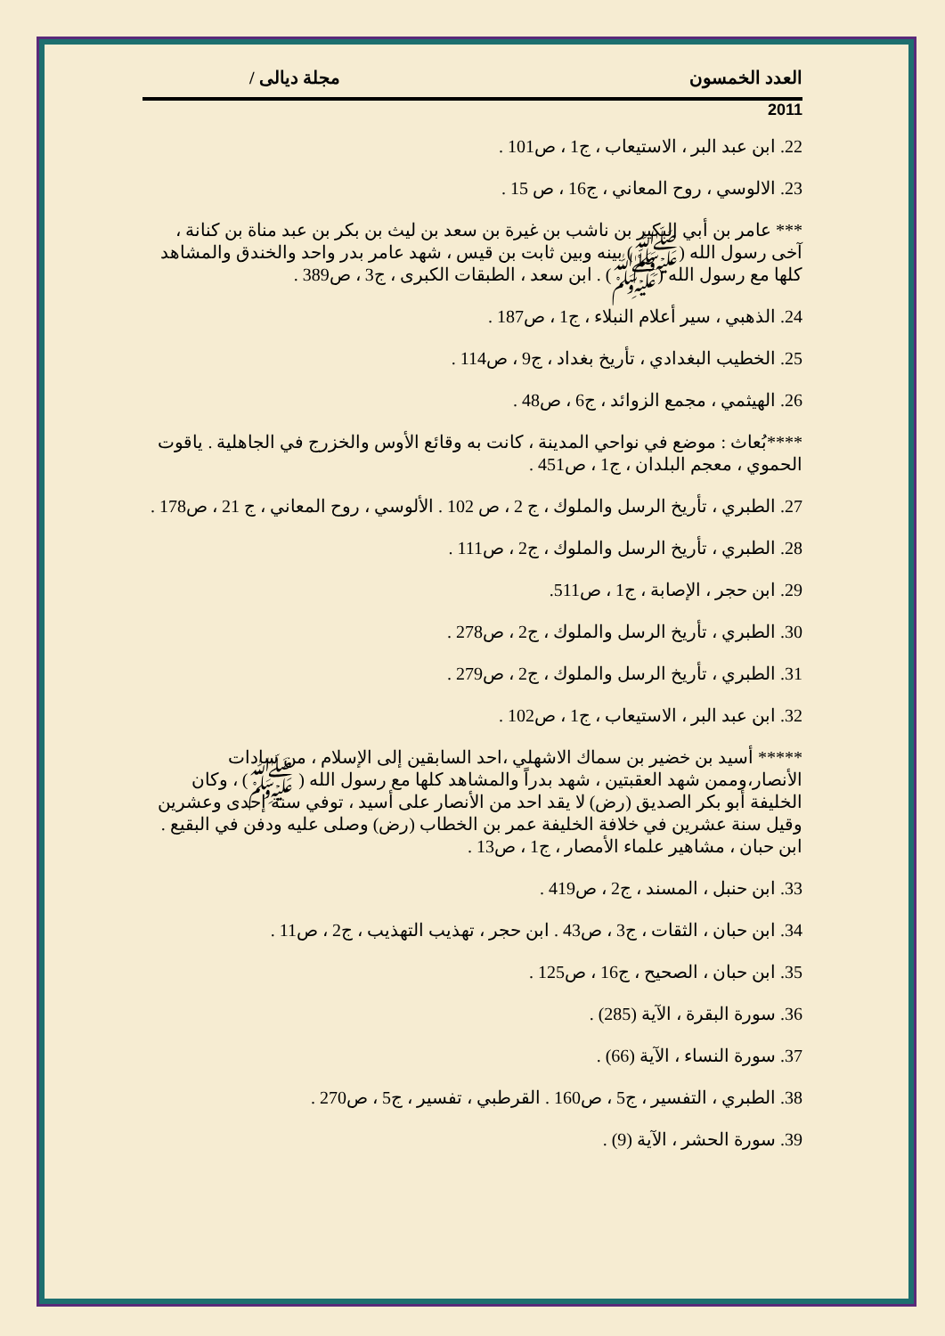العدد الخمسون مجلة ديالى /
2011
22. ابن عبد البر ، الاستيعاب ، ج1 ، ص101 .
23. الالوسي ، روح المعاني ، ج16 ، ص 15 .
*** عامر بن أبي البكير بن ناشب بن غيرة بن سعد بن ليث بن بكر بن عبد مناة بن كنانة ، آخى رسول الله (ﷺ) بينه وبين ثابت بن قيس ، شهد عامر بدر واحد والخندق والمشاهد كلها مع رسول الله (ﷺ) . ابن سعد ، الطبقات الكبرى ، ج3 ، ص389 .
24. الذهبي ، سير أعلام النبلاء ، ج1 ، ص187 .
25. الخطيب البغدادي ، تأريخ بغداد ، ج9 ، ص114 .
26. الهيثمي ، مجمع الزوائد ، ج6 ، ص48 .
****بُعاث : موضع في نواحي المدينة ، كانت به وقائع الأوس والخزرج في الجاهلية . ياقوت الحموي ، معجم البلدان ، ج1 ، ص451 .
27. الطبري ، تأريخ الرسل والملوك ، ج 2 ، ص 102 . الألوسي ، روح المعاني ، ج 21 ، ص178 .
28. الطبري ، تأريخ الرسل والملوك ، ج2 ، ص111 .
29. ابن حجر ، الإصابة ، ج1 ، ص511.
30. الطبري ، تأريخ الرسل والملوك ، ج2 ، ص278 .
31. الطبري ، تأريخ الرسل والملوك ، ج2 ، ص279 .
32. ابن عبد البر ، الاستيعاب ، ج1 ، ص102 .
***** أسيد بن خضير بن سماك الاشهلي ،احد السابقين إلى الإسلام ، من سادات الأنصار،وممن شهد العقبتين ، شهد بدراً والمشاهد كلها مع رسول الله ( ﷺ) ، وكان الخليفة أبو بكر الصديق (رض) لا يقد احد من الأنصار على أسيد ، توفي سنة إحدى وعشرين وقيل سنة عشرين في خلافة الخليفة عمر بن الخطاب (رض) وصلى عليه ودفن في البقيع . ابن حبان ، مشاهير علماء الأمصار ، ج1 ، ص13 .
33. ابن حنبل ، المسند ، ج2 ، ص419 .
34. ابن حبان ، الثقات ، ج3 ، ص43 . ابن حجر ، تهذيب التهذيب ، ج2 ، ص11 .
35. ابن حبان ، الصحيح ، ج16 ، ص125 .
36. سورة البقرة ، الآية (285) .
37. سورة النساء ، الآية (66) .
38. الطبري ، التفسير ، ج5 ، ص160 . القرطبي ، تفسير ، ج5 ، ص270 .
39. سورة الحشر ، الآية (9) .